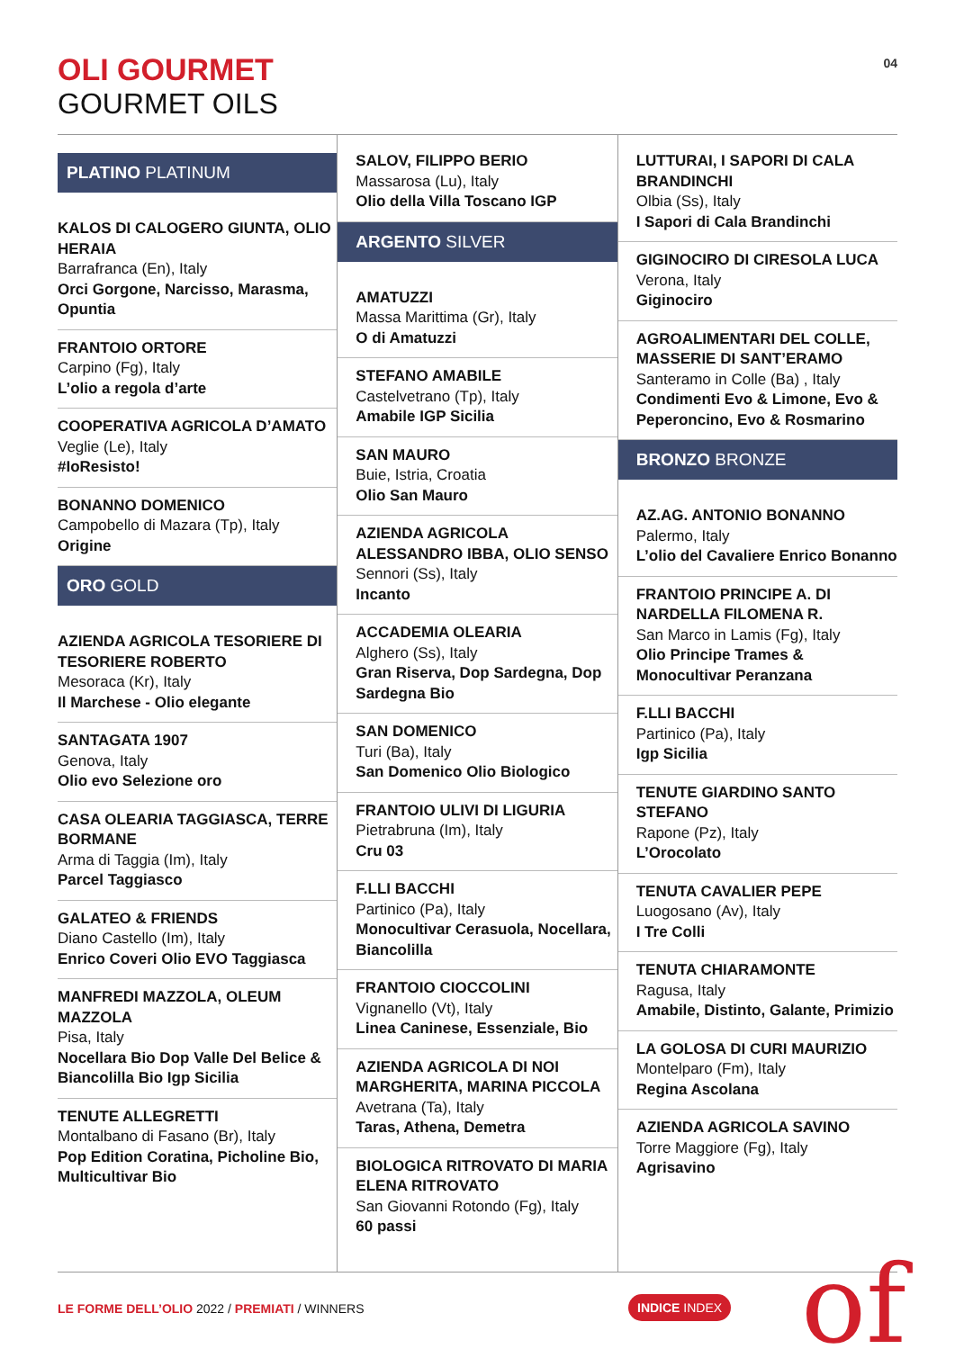OLI GOURMET
GOURMET OILS
04
PLATINO PLATINUM
KALOS DI CALOGERO GIUNTA, OLIO HERAIA
Barrafranca (En), Italy
Orci Gorgone, Narcisso, Marasma, Opuntia
FRANTOIO ORTORE
Carpino (Fg), Italy
L’olio a regola d’arte
COOPERATIVA AGRICOLA D’AMATO
Veglie (Le), Italy
#IoResisto!
BONANNO DOMENICO
Campobello di Mazara (Tp), Italy
Origine
ORO GOLD
AZIENDA AGRICOLA TESORIERE DI TESORIERE ROBERTO
Mesoraca (Kr), Italy
Il Marchese - Olio elegante
SANTAGATA 1907
Genova, Italy
Olio evo Selezione oro
CASA OLEARIA TAGGIASCA, TERRE BORMANE
Arma di Taggia (Im), Italy
Parcel Taggiasco
GALATEO & FRIENDS
Diano Castello (Im), Italy
Enrico Coveri Olio EVO Taggiasca
MANFREDI MAZZOLA, OLEUM MAZZOLA
Pisa, Italy
Nocellara Bio Dop Valle Del Belice & Biancolilla Bio Igp Sicilia
TENUTE ALLEGRETTI
Montalbano di Fasano (Br), Italy
Pop Edition Coratina, Picholine Bio, Multicultivar Bio
SALOV, FILIPPO BERIO
Massarosa (Lu), Italy
Olio della Villa Toscano IGP
ARGENTO SILVER
AMATUZZI
Massa Marittima (Gr), Italy
O di Amatuzzi
STEFANO AMABILE
Castelvetrano (Tp), Italy
Amabile IGP Sicilia
SAN MAURO
Buie, Istria, Croatia
Olio San Mauro
AZIENDA AGRICOLA ALESSANDRO IBBA, OLIO SENSO
Sennori (Ss), Italy
Incanto
ACCADEMIA OLEARIA
Alghero (Ss), Italy
Gran Riserva, Dop Sardegna, Dop Sardegna Bio
SAN DOMENICO
Turi (Ba), Italy
San Domenico Olio Biologico
FRANTOIO ULIVI DI LIGURIA
Pietrabruna (Im), Italy
Cru 03
F.LLI BACCHI
Partinico (Pa), Italy
Monocultivar Cerasuola, Nocellara, Biancolilla
FRANTOIO CIOCCOLINI
Vignanello (Vt), Italy
Linea Caninese, Essenziale, Bio
AZIENDA AGRICOLA DI NOI MARGHERITA, MARINA PICCOLA
Avetrana (Ta), Italy
Taras, Athena, Demetra
BIOLOGICA RITROVATO DI MARIA ELENA RITROVATO
San Giovanni Rotondo (Fg), Italy
60 passi
LUTTURAI, I SAPORI DI CALA BRANDINCHI
Olbia (Ss), Italy
I Sapori di Cala Brandinchi
GIGINOCIRO DI CIRESOLA LUCA
Verona, Italy
Giginociro
AGROALIMENTARI DEL COLLE, MASSERIE DI SANT’ERAMO
Santeramo in Colle (Ba) , Italy
Condimenti Evo & Limone, Evo & Peperoncino, Evo & Rosmarino
BRONZO BRONZE
AZ.AG. ANTONIO BONANNO
Palermo, Italy
L’olio del Cavaliere Enrico Bonanno
FRANTOIO PRINCIPE A. DI NARDELLA FILOMENA R.
San Marco in Lamis (Fg), Italy
Olio Principe Trames & Monocultivar Peranzana
F.LLI BACCHI
Partinico (Pa), Italy
Igp Sicilia
TENUTE GIARDINO SANTO STEFANO
Rapone (Pz), Italy
L’Orocolato
TENUTA CAVALIER PEPE
Luogosano (Av), Italy
I Tre Colli
TENUTA CHIARAMONTE
Ragusa, Italy
Amabile, Distinto, Galante, Primizio
LA GOLOSA DI CURI MAURIZIO
Montelparo (Fm), Italy
Regina Ascolana
AZIENDA AGRICOLA SAVINO
Torre Maggiore (Fg), Italy
Agrisavino
LE FORME DELL’OLIO 2022 / PREMIATI / WINNERS
INDICE INDEX of